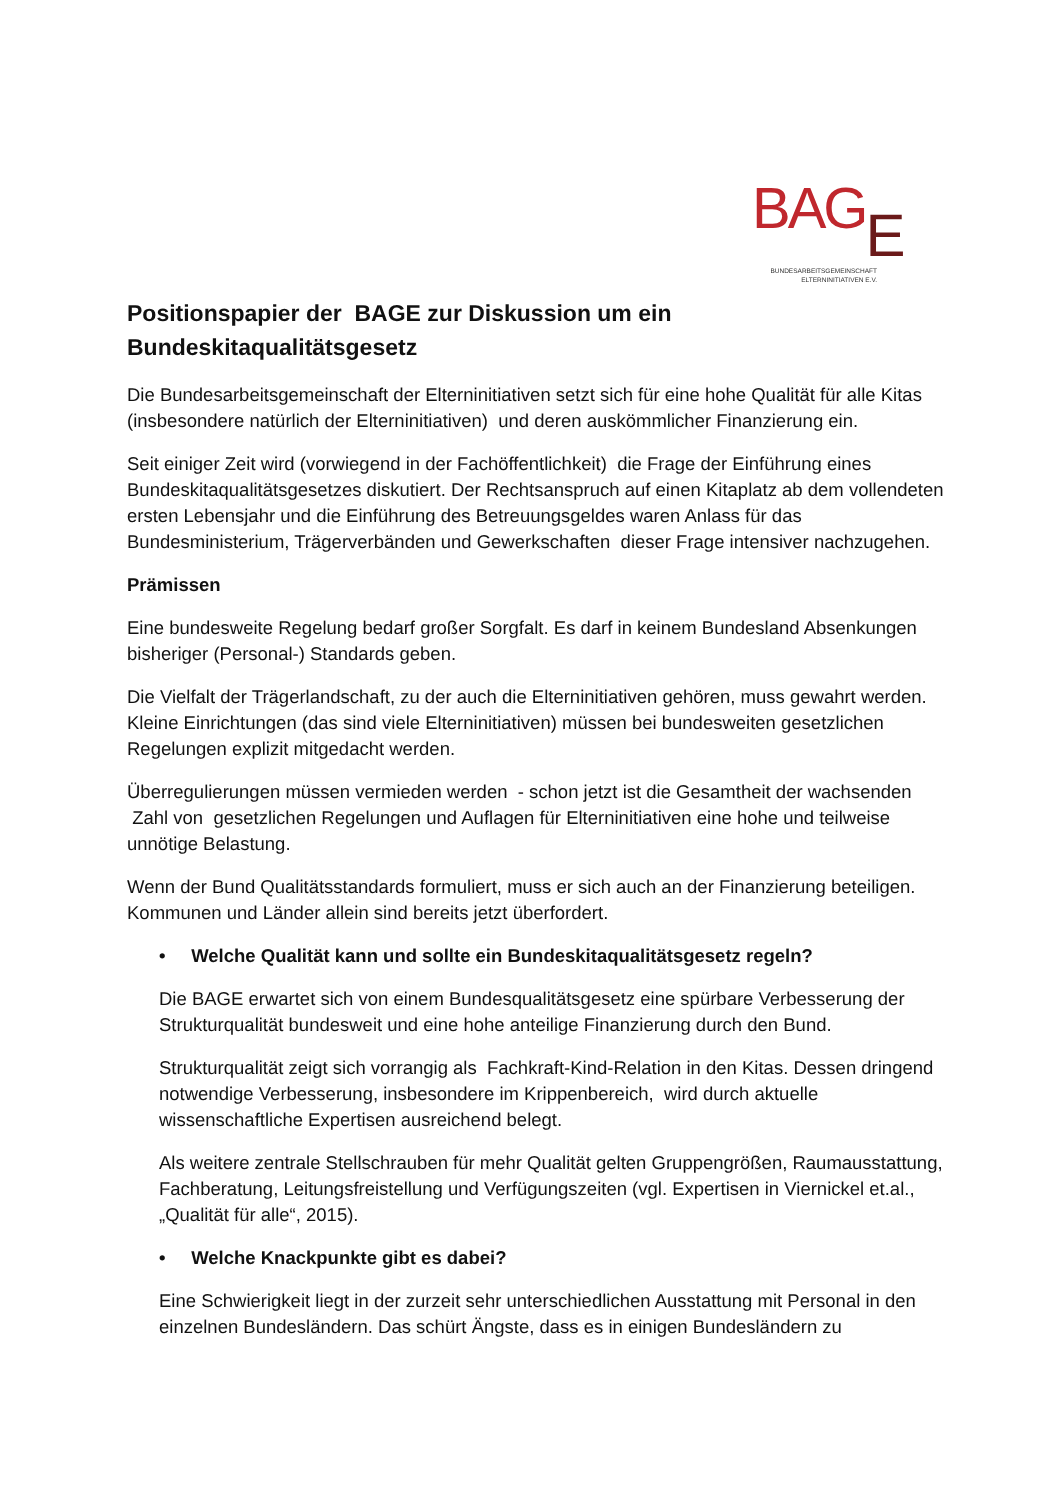BAGE
BUNDESARBEITSGEMEINSCHAFT
ELTERNINITIATIVEN E.V.
Positionspapier der BAGE zur Diskussion um ein Bundeskitaqualitätsgesetz
Die Bundesarbeitsgemeinschaft der Elterninitiativen setzt sich für eine hohe Qualität für alle Kitas (insbesondere natürlich der Elterninitiativen) und deren auskömmlicher Finanzierung ein.
Seit einiger Zeit wird (vorwiegend in der Fachöffentlichkeit) die Frage der Einführung eines Bundeskitaqualitätsgesetzes diskutiert. Der Rechtsanspruch auf einen Kitaplatz ab dem vollendeten ersten Lebensjahr und die Einführung des Betreuungsgeldes waren Anlass für das Bundesministerium, Trägerverbänden und Gewerkschaften dieser Frage intensiver nachzugehen.
Prämissen
Eine bundesweite Regelung bedarf großer Sorgfalt. Es darf in keinem Bundesland Absenkungen bisheriger (Personal-) Standards geben.
Die Vielfalt der Trägerlandschaft, zu der auch die Elterninitiativen gehören, muss gewahrt werden. Kleine Einrichtungen (das sind viele Elterninitiativen) müssen bei bundesweiten gesetzlichen Regelungen explizit mitgedacht werden.
Überregulierungen müssen vermieden werden - schon jetzt ist die Gesamtheit der wachsenden Zahl von gesetzlichen Regelungen und Auflagen für Elterninitiativen eine hohe und teilweise unnötige Belastung.
Wenn der Bund Qualitätsstandards formuliert, muss er sich auch an der Finanzierung beteiligen. Kommunen und Länder allein sind bereits jetzt überfordert.
• Welche Qualität kann und sollte ein Bundeskitaqualitätsgesetz regeln?
Die BAGE erwartet sich von einem Bundesqualitätsgesetz eine spürbare Verbesserung der Strukturqualität bundesweit und eine hohe anteilige Finanzierung durch den Bund.
Strukturqualität zeigt sich vorrangig als Fachkraft-Kind-Relation in den Kitas. Dessen dringend notwendige Verbesserung, insbesondere im Krippenbereich, wird durch aktuelle wissenschaftliche Expertisen ausreichend belegt.
Als weitere zentrale Stellschrauben für mehr Qualität gelten Gruppengrößen, Raumausstattung, Fachberatung, Leitungsfreistellung und Verfügungszeiten (vgl. Expertisen in Viernickel et.al., „Qualität für alle“, 2015).
• Welche Knackpunkte gibt es dabei?
Eine Schwierigkeit liegt in der zurzeit sehr unterschiedlichen Ausstattung mit Personal in den einzelnen Bundesländern. Das schürt Ängste, dass es in einigen Bundesländern zu